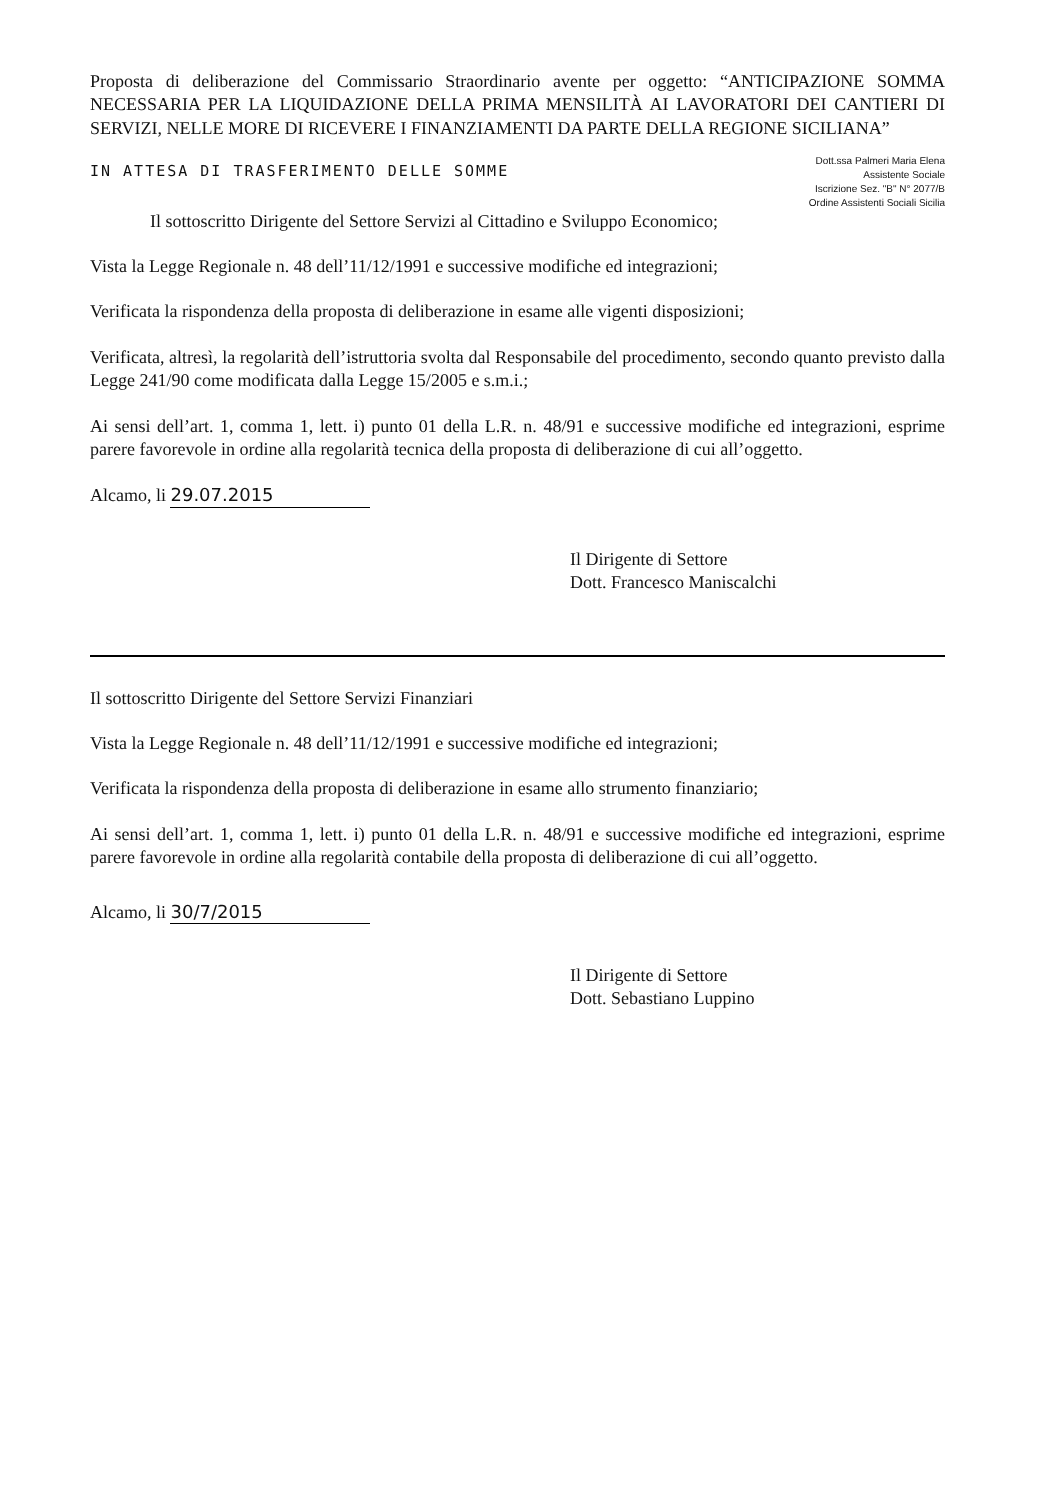Proposta di deliberazione del Commissario Straordinario avente per oggetto: “ANTICIPAZIONE SOMMA NECESSARIA PER LA LIQUIDAZIONE DELLA PRIMA MENSILITÀ AI LAVORATORI DEI CANTIERI DI SERVIZI, NELLE MORE DI RICEVERE I FINANZIAMENTI DA PARTE DELLA REGIONE SICILIANA”
IN ATTESA DI TRASFERIMENTO DELLE SOMME
Dott.ssa Palmeri Maria Elena
Assistente Sociale
Iscrizione Sez. "B" N° 2077/B
Ordine Assistenti Sociali Sicilia
Il sottoscritto Dirigente del Settore Servizi al Cittadino e Sviluppo Economico;
Vista la Legge Regionale n. 48 dell’11/12/1991 e successive modifiche ed integrazioni;
Verificata la rispondenza della proposta di deliberazione in esame alle vigenti disposizioni;
Verificata, altresì, la regolarità dell’istruttoria svolta dal Responsabile del procedimento, secondo quanto previsto dalla Legge 241/90 come modificata dalla Legge 15/2005 e s.m.i.;
Ai sensi dell’art. 1, comma 1, lett. i) punto 01 della L.R. n. 48/91 e successive modifiche ed integrazioni, esprime parere favorevole in ordine alla regolarità tecnica della proposta di deliberazione di cui all’oggetto.
Alcamo, li 29.07.2015
Il Dirigente di Settore
Dott. Francesco Maniscalchi
Il sottoscritto Dirigente del Settore Servizi Finanziari
Vista la Legge Regionale n. 48 dell’11/12/1991 e successive modifiche ed integrazioni;
Verificata la rispondenza della proposta di deliberazione in esame allo strumento finanziario;
Ai sensi dell’art. 1, comma 1, lett. i) punto 01 della L.R. n. 48/91 e successive modifiche ed integrazioni, esprime parere favorevole in ordine alla regolarità contabile della proposta di deliberazione di cui all’oggetto.
Alcamo, li 30/7/2015
Il Dirigente di Settore
Dott. Sebastiano Luppino